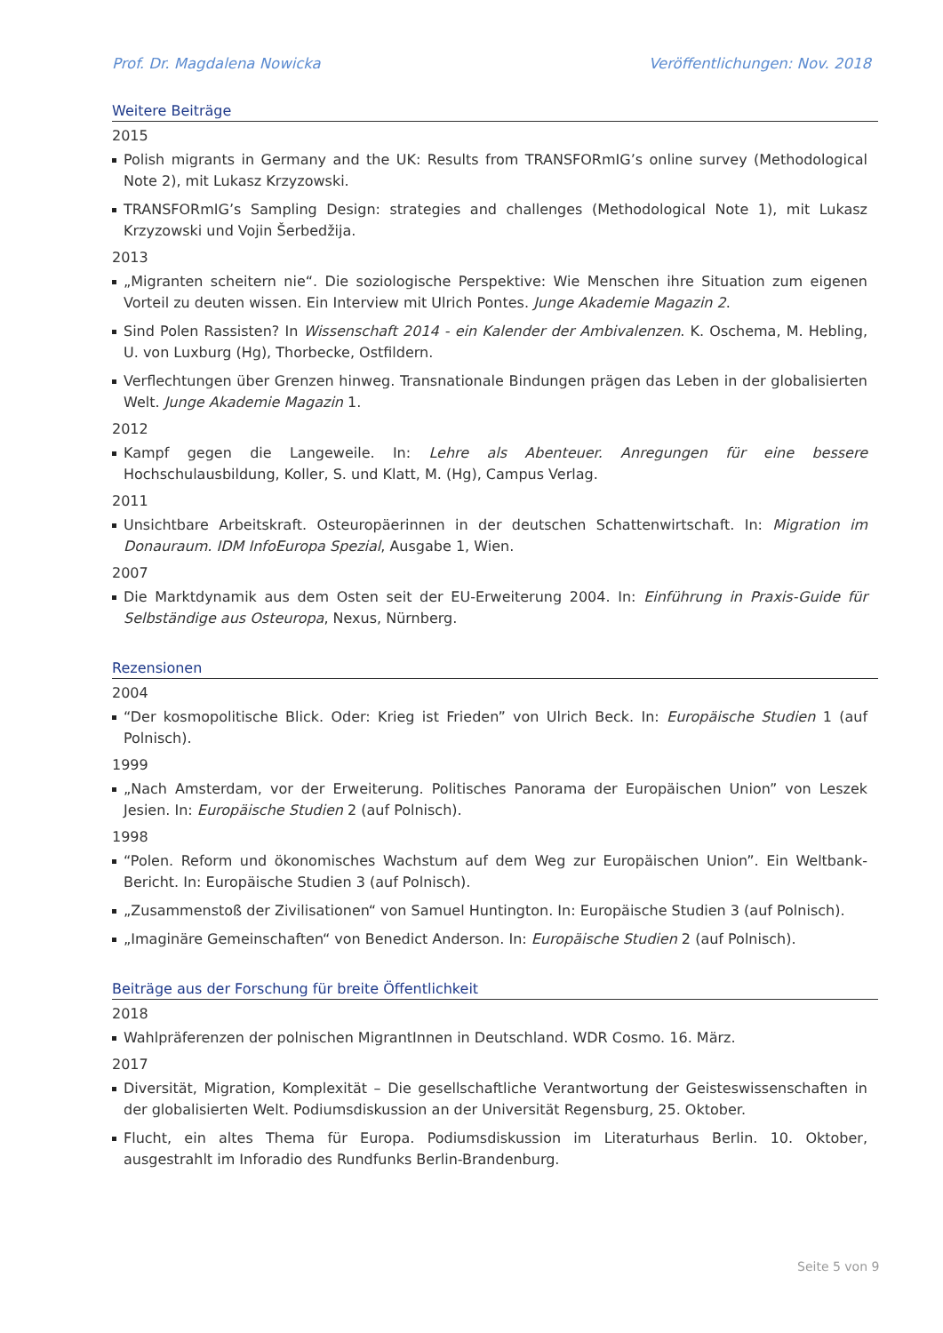Prof. Dr. Magdalena Nowicka Veröffentlichungen: Nov. 2018
Weitere Beiträge
2015
Polish migrants in Germany and the UK: Results from TRANSFORmIG’s online survey (Methodological Note 2), mit Lukasz Krzyzowski.
TRANSFORmIG’s Sampling Design: strategies and challenges (Methodological Note 1), mit Lukasz Krzyzowski und Vojin Šerbedžija.
2013
„Migranten scheitern nie“. Die soziologische Perspektive: Wie Menschen ihre Situation zum eigenen Vorteil zu deuten wissen. Ein Interview mit Ulrich Pontes. Junge Akademie Magazin 2.
Sind Polen Rassisten? In Wissenschaft 2014 - ein Kalender der Ambivalenzen. K. Oschema, M. Hebling, U. von Luxburg (Hg), Thorbecke, Ostfildern.
Verflechtungen über Grenzen hinweg. Transnationale Bindungen prägen das Leben in der globalisierten Welt. Junge Akademie Magazin 1.
2012
Kampf gegen die Langeweile. In: Lehre als Abenteuer. Anregungen für eine bessere Hochschulausbildung, Koller, S. und Klatt, M. (Hg), Campus Verlag.
2011
Unsichtbare Arbeitskraft. Osteuropäerinnen in der deutschen Schattenwirtschaft. In: Migration im Donauraum. IDM InfoEuropa Spezial, Ausgabe 1, Wien.
2007
Die Marktdynamik aus dem Osten seit der EU-Erweiterung 2004. In: Einführung in Praxis-Guide für Selbständige aus Osteuropa, Nexus, Nürnberg.
Rezensionen
2004
“Der kosmopolitische Blick. Oder: Krieg ist Frieden” von Ulrich Beck. In: Europäische Studien 1 (auf Polnisch).
1999
„Nach Amsterdam, vor der Erweiterung. Politisches Panorama der Europäischen Union” von Leszek Jesien. In: Europäische Studien 2 (auf Polnisch).
1998
“Polen. Reform und ökonomisches Wachstum auf dem Weg zur Europäischen Union”. Ein Weltbank-Bericht. In: Europäische Studien 3 (auf Polnisch).
„Zusammenstoß der Zivilisationen“ von Samuel Huntington. In: Europäische Studien 3 (auf Polnisch).
„Imaginäre Gemeinschaften“ von Benedict Anderson. In: Europäische Studien 2 (auf Polnisch).
Beiträge aus der Forschung für breite Öffentlichkeit
2018
Wahlpräferenzen der polnischen MigrantInnen in Deutschland. WDR Cosmo. 16. März.
2017
Diversität, Migration, Komplexität – Die gesellschaftliche Verantwortung der Geisteswissenschaften in der globalisierten Welt. Podiumsdiskussion an der Universität Regensburg, 25. Oktober.
Flucht, ein altes Thema für Europa. Podiumsdiskussion im Literaturhaus Berlin. 10. Oktober, ausgestrahlt im Inforadio des Rundfunks Berlin-Brandenburg.
Seite 5 von 9